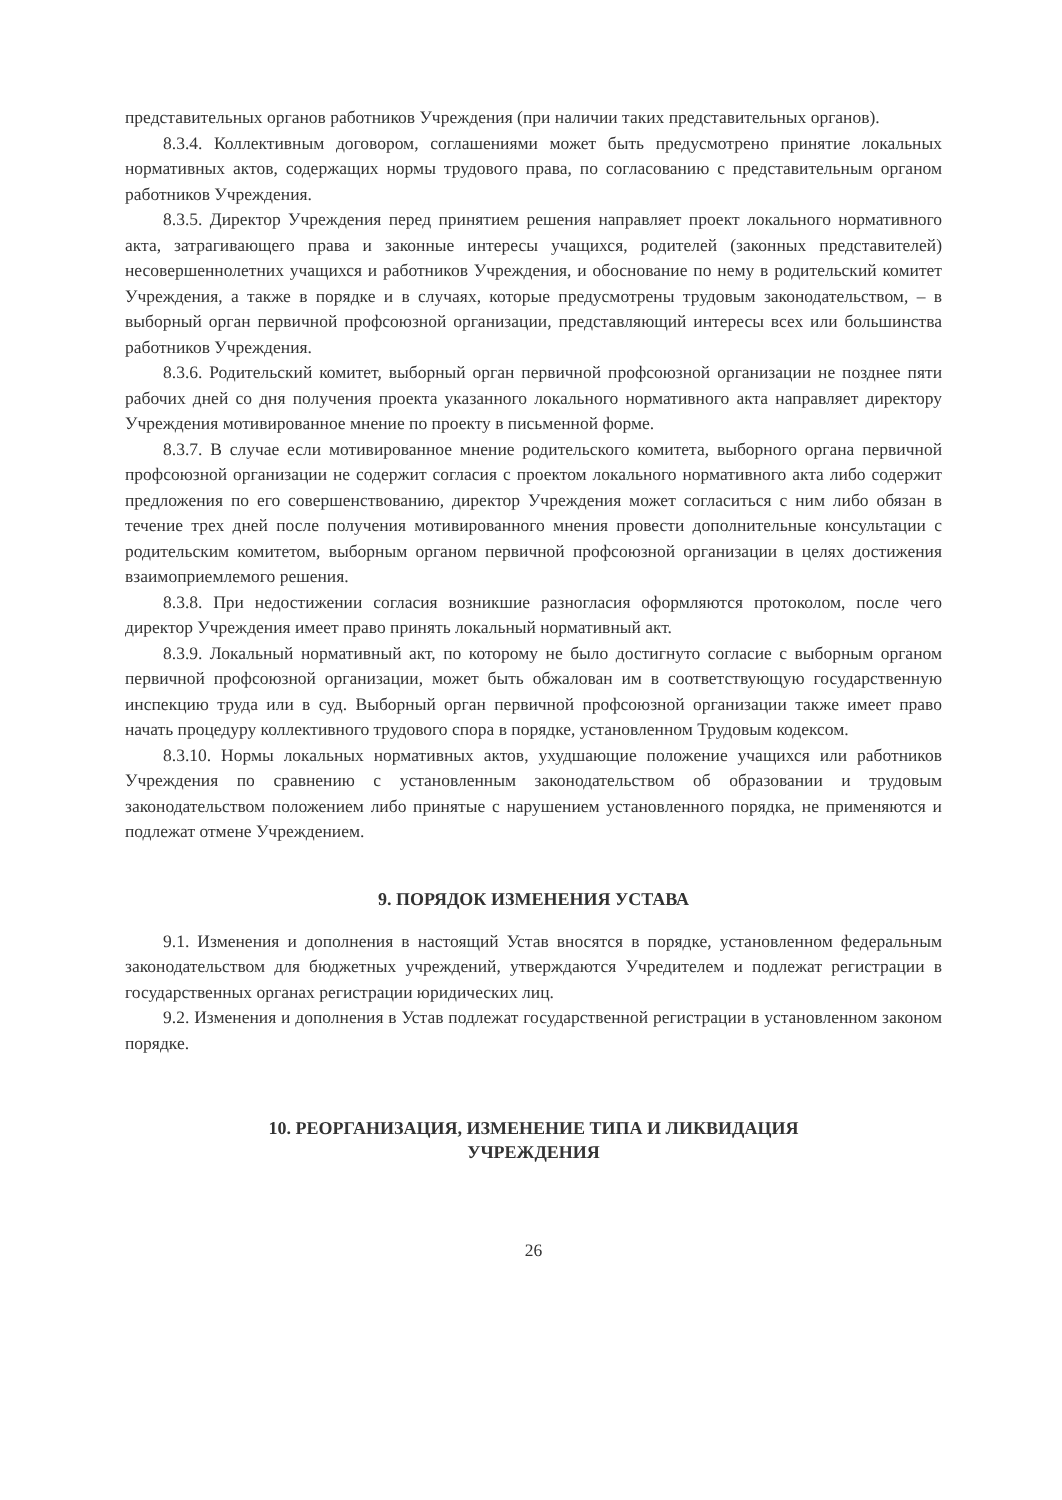представительных органов работников Учреждения (при наличии таких представительных органов).
8.3.4. Коллективным договором, соглашениями может быть предусмотрено принятие локальных нормативных актов, содержащих нормы трудового права, по согласованию с представительным органом работников Учреждения.
8.3.5. Директор Учреждения перед принятием решения направляет проект локального нормативного акта, затрагивающего права и законные интересы учащихся, родителей (законных представителей) несовершеннолетних учащихся и работников Учреждения, и обоснование по нему в родительский комитет Учреждения, а также в порядке и в случаях, которые предусмотрены трудовым законодательством, – в выборный орган первичной профсоюзной организации, представляющий интересы всех или большинства работников Учреждения.
8.3.6. Родительский комитет, выборный орган первичной профсоюзной организации не позднее пяти рабочих дней со дня получения проекта указанного локального нормативного акта направляет директору Учреждения мотивированное мнение по проекту в письменной форме.
8.3.7. В случае если мотивированное мнение родительского комитета, выборного органа первичной профсоюзной организации не содержит согласия с проектом локального нормативного акта либо содержит предложения по его совершенствованию, директор Учреждения может согласиться с ним либо обязан в течение трех дней после получения мотивированного мнения провести дополнительные консультации с родительским комитетом, выборным органом первичной профсоюзной организации в целях достижения взаимоприемлемого решения.
8.3.8. При недостижении согласия возникшие разногласия оформляются протоколом, после чего директор Учреждения имеет право принять локальный нормативный акт.
8.3.9. Локальный нормативный акт, по которому не было достигнуто согласие с выборным органом первичной профсоюзной организации, может быть обжалован им в соответствующую государственную инспекцию труда или в суд. Выборный орган первичной профсоюзной организации также имеет право начать процедуру коллективного трудового спора в порядке, установленном Трудовым кодексом.
8.3.10. Нормы локальных нормативных актов, ухудшающие положение учащихся или работников Учреждения по сравнению с установленным законодательством об образовании и трудовым законодательством положением либо принятые с нарушением установленного порядка, не применяются и подлежат отмене Учреждением.
9. ПОРЯДОК ИЗМЕНЕНИЯ УСТАВА
9.1. Изменения и дополнения в настоящий Устав вносятся в порядке, установленном федеральным законодательством для бюджетных учреждений, утверждаются Учредителем и подлежат регистрации в государственных органах регистрации юридических лиц.
9.2. Изменения и дополнения в Устав подлежат государственной регистрации в установленном законом порядке.
10. РЕОРГАНИЗАЦИЯ, ИЗМЕНЕНИЕ ТИПА И ЛИКВИДАЦИЯ
УЧРЕЖДЕНИЯ
26